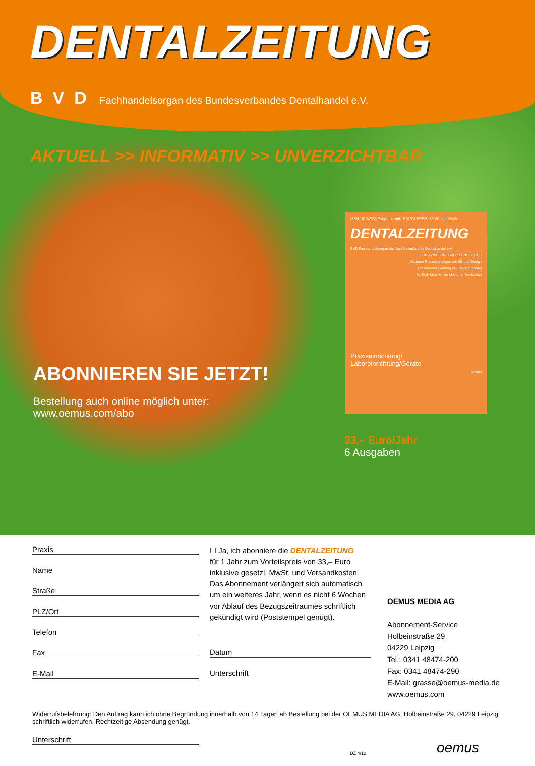DENTALZEITUNG
B V D Fachhandelsorgan des Bundesverbandes Dentalhandel e.V.
AKTUELL >> INFORMATIV >> UNVERZICHTBAR
ABONNIEREN SIE JETZT!
Bestellung auch online möglich unter:
www.oemus.com/abo
ISSN 1615-2859 Entgelt bezahlt: F 52061 PREIS: € 5,60 zzgl. MwSt.
DENTALZEITUNG
BVD Fachhandelsorgan des Bundesverbandes Dentalhandel e.V.
EINS ZWEI DREI VIER FÜNF SECHS
Moderne Praxisplanungen mit Stil und Design
Strukturierte Planung bei Laborgründung
Im Test: Material zur Mock-up Herstellung
Praxiseinrichtung/
Laboreinrichtung/Geräte
oemus
33,– Euro/Jahr
6 Ausgaben
Praxis
Name
Straße
PLZ/Ort
Telefon
Fax
E-Mail
☐ Ja, ich abonniere die DENTALZEITUNG
für 1 Jahr zum Vorteilspreis von 33,– Euro inklusive gesetzl. MwSt. und Versandkosten. Das Abonnement verlängert sich automatisch um ein weiteres Jahr, wenn es nicht 6 Wochen vor Ablauf des Bezugszeitraumes schriftlich gekündigt wird (Poststempel genügt).
Datum
Unterschrift
OEMUS MEDIA AG
Abonnement-Service
Holbeinstraße 29
04229 Leipzig
Tel.: 0341 48474-200
Fax: 0341 48474-290
E-Mail: grasse@oemus-media.de
www.oemus.com
Widerrufsbelehrung: Den Auftrag kann ich ohne Begründung innerhalb von 14 Tagen ab Bestellung bei der OEMUS MEDIA AG, Holbeinstraße 29, 04229 Leipzig schriftlich widerrufen. Rechtzeitige Absendung genügt.
Unterschrift
DZ 4/12 oemus